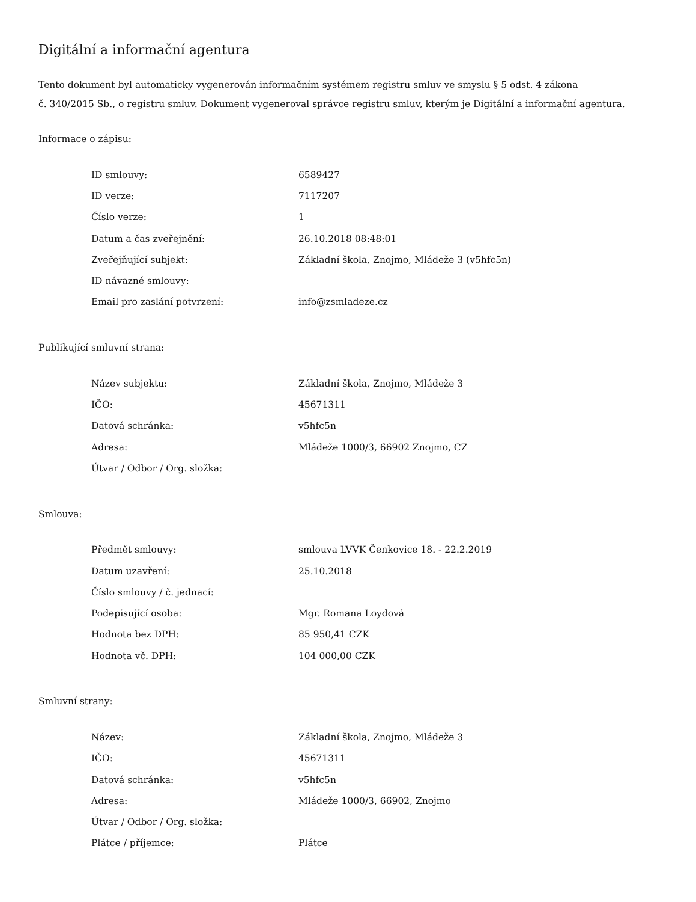Digitální a informační agentura
Tento dokument byl automaticky vygenerován informačním systémem registru smluv ve smyslu § 5 odst. 4 zákona
č. 340/2015 Sb., o registru smluv. Dokument vygeneroval správce registru smluv, kterým je Digitální a informační agentura.
Informace o zápisu:
| ID smlouvy: | 6589427 |
| ID verze: | 7117207 |
| Číslo verze: | 1 |
| Datum a čas zveřejnění: | 26.10.2018 08:48:01 |
| Zveřejňující subjekt: | Základní škola, Znojmo, Mládeže 3 (v5hfc5n) |
| ID návazné smlouvy: | |
| Email pro zaslání potvrzení: | info@zsmladeze.cz |
Publikující smluvní strana:
| Název subjektu: | Základní škola, Znojmo, Mládeže 3 |
| IČO: | 45671311 |
| Datová schránka: | v5hfc5n |
| Adresa: | Mládeže 1000/3, 66902 Znojmo, CZ |
| Útvar / Odbor / Org. složka: | |
Smlouva:
| Předmět smlouvy: | smlouva LVVK Čenkovice 18. - 22.2.2019 |
| Datum uzavření: | 25.10.2018 |
| Číslo smlouvy / č. jednací: | |
| Podepisující osoba: | Mgr. Romana Loydová |
| Hodnota bez DPH: | 85 950,41 CZK |
| Hodnota vč. DPH: | 104 000,00 CZK |
Smluvní strany:
| Název: | Základní škola, Znojmo, Mládeže 3 |
| IČO: | 45671311 |
| Datová schránka: | v5hfc5n |
| Adresa: | Mládeže 1000/3, 66902, Znojmo |
| Útvar / Odbor / Org. složka: | |
| Plátce / příjemce: | Plátce |